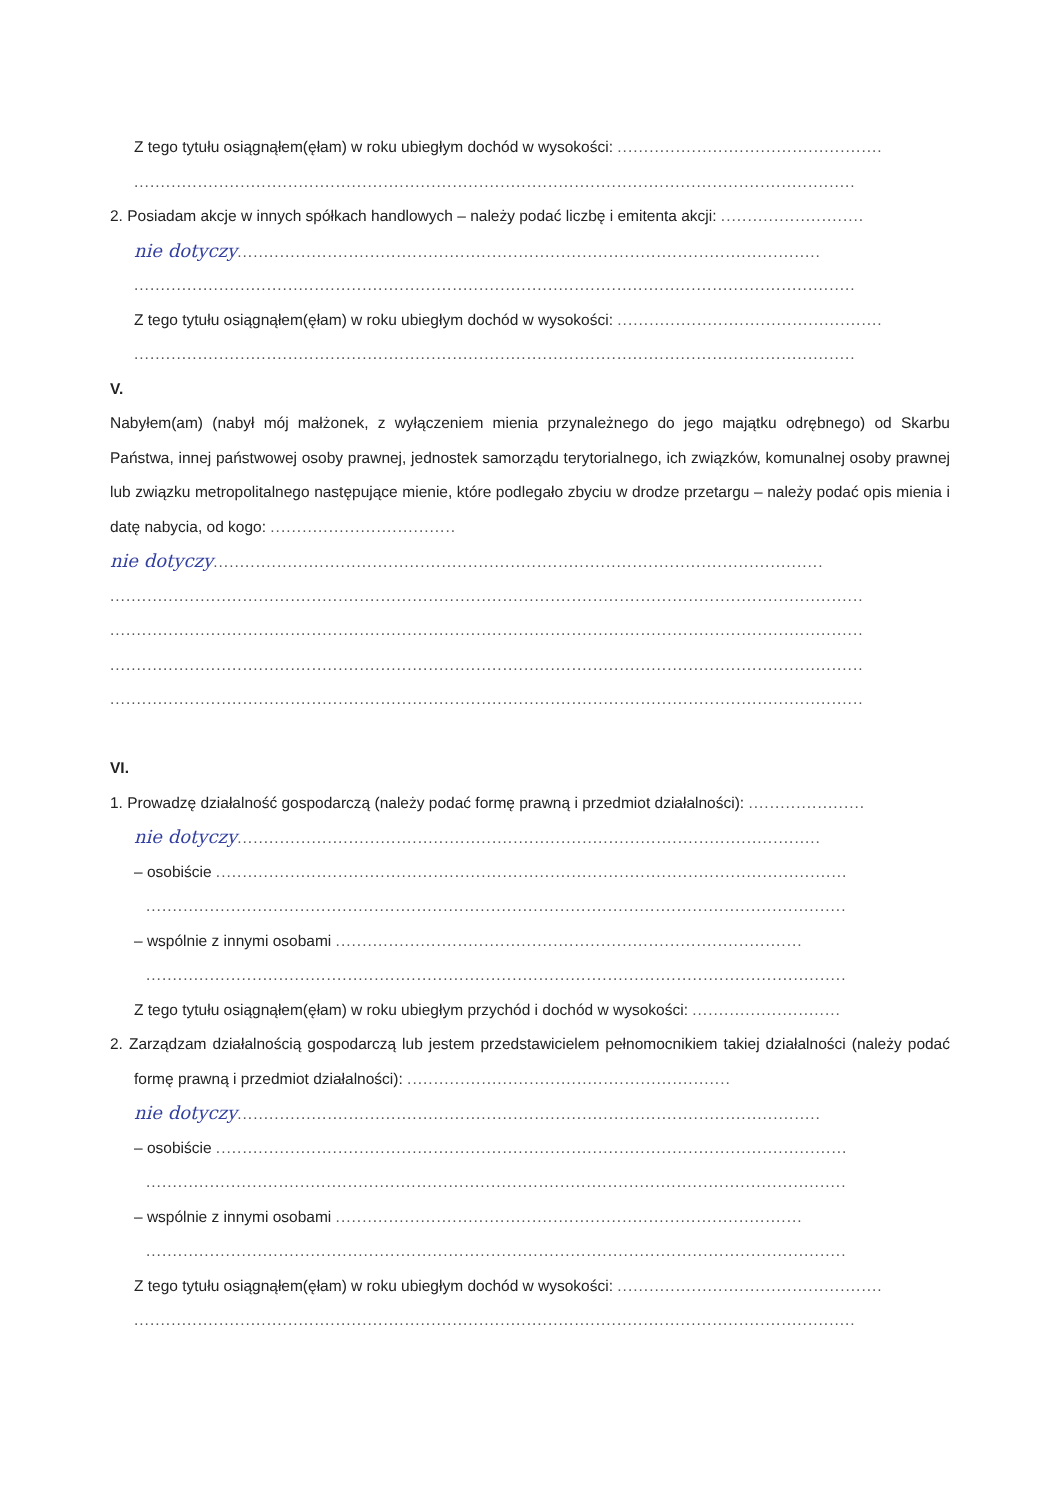Z tego tytułu osiągnąłem(ęłam) w roku ubiegłym dochód w wysokości: ..................................................
........................................................................................................................................
2. Posiadam akcje w innych spółkach handlowych – należy podać liczbę i emitenta akcji: ...........................
nie dotyczy..............................................................................................................
........................................................................................................................................
Z tego tytułu osiągnąłem(ęłam) w roku ubiegłym dochód w wysokości: ..................................................
........................................................................................................................................
V.
Nabyłem(am) (nabył mój małżonek, z wyłączeniem mienia przynależnego do jego majątku odrębnego) od Skarbu Państwa, innej państwowej osoby prawnej, jednostek samorządu terytorialnego, ich związków, komunalnej osoby prawnej lub związku metropolitalnego następujące mienie, które podlegało zbyciu w drodze przetargu – należy podać opis mienia i datę nabycia, od kogo: ...................................
nie dotyczy...................................................................................................................
..............................................................................................................................................
..............................................................................................................................................
..............................................................................................................................................
..............................................................................................................................................
VI.
1. Prowadzę działalność gospodarczą (należy podać formę prawną i przedmiot działalności): ......................
nie dotyczy..............................................................................................................
– osobiście .......................................................................................................................
....................................................................................................................................
– wspólnie z innymi osobami ........................................................................................
....................................................................................................................................
Z tego tytułu osiągnąłem(ęłam) w roku ubiegłym przychód i dochód w wysokości: ............................
2. Zarządzam działalnością gospodarczą lub jestem przedstawicielem pełnomocnikiem takiej działalności (należy podać formę prawną i przedmiot działalności): .............................................................
nie dotyczy..............................................................................................................
– osobiście .......................................................................................................................
....................................................................................................................................
– wspólnie z innymi osobami ........................................................................................
....................................................................................................................................
Z tego tytułu osiągnąłem(ęłam) w roku ubiegłym dochód w wysokości: ..................................................
........................................................................................................................................